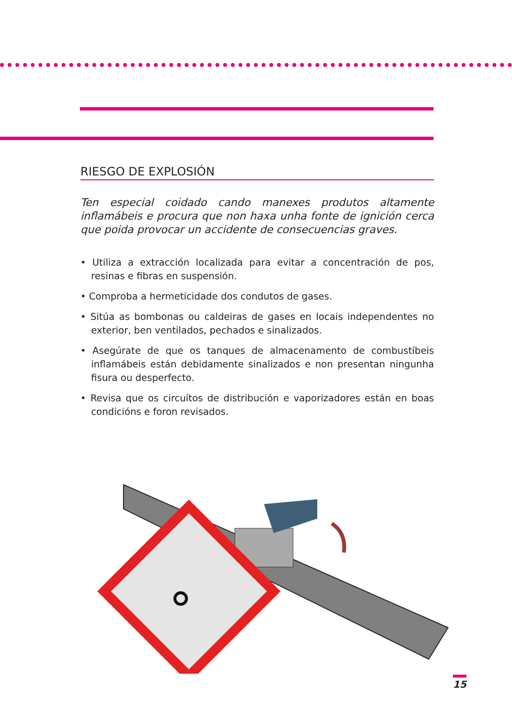RIESGO DE EXPLOSIÓN
Ten especial coidado cando manexes produtos altamente inflamábeis e procura que non haxa unha fonte de ignición cerca que poida provocar un accidente de consecuencias graves.
• Utiliza a extracción localizada para evitar a concentración de pos, resinas e fibras en suspensión.
• Comproba a hermeticidade dos condutos de gases.
• Sitúa as bombonas ou caldeiras de gases en locais independentes no exterior, ben ventilados, pechados e sinalizados.
• Asegúrate de que os tanques de almacenamento de combustíbeis inflamábeis están debidamente sinalizados e non presentan ningunha fisura ou desperfecto.
• Revisa que os circuítos de distribución e vaporizadores están en boas condicións e foron revisados.
15